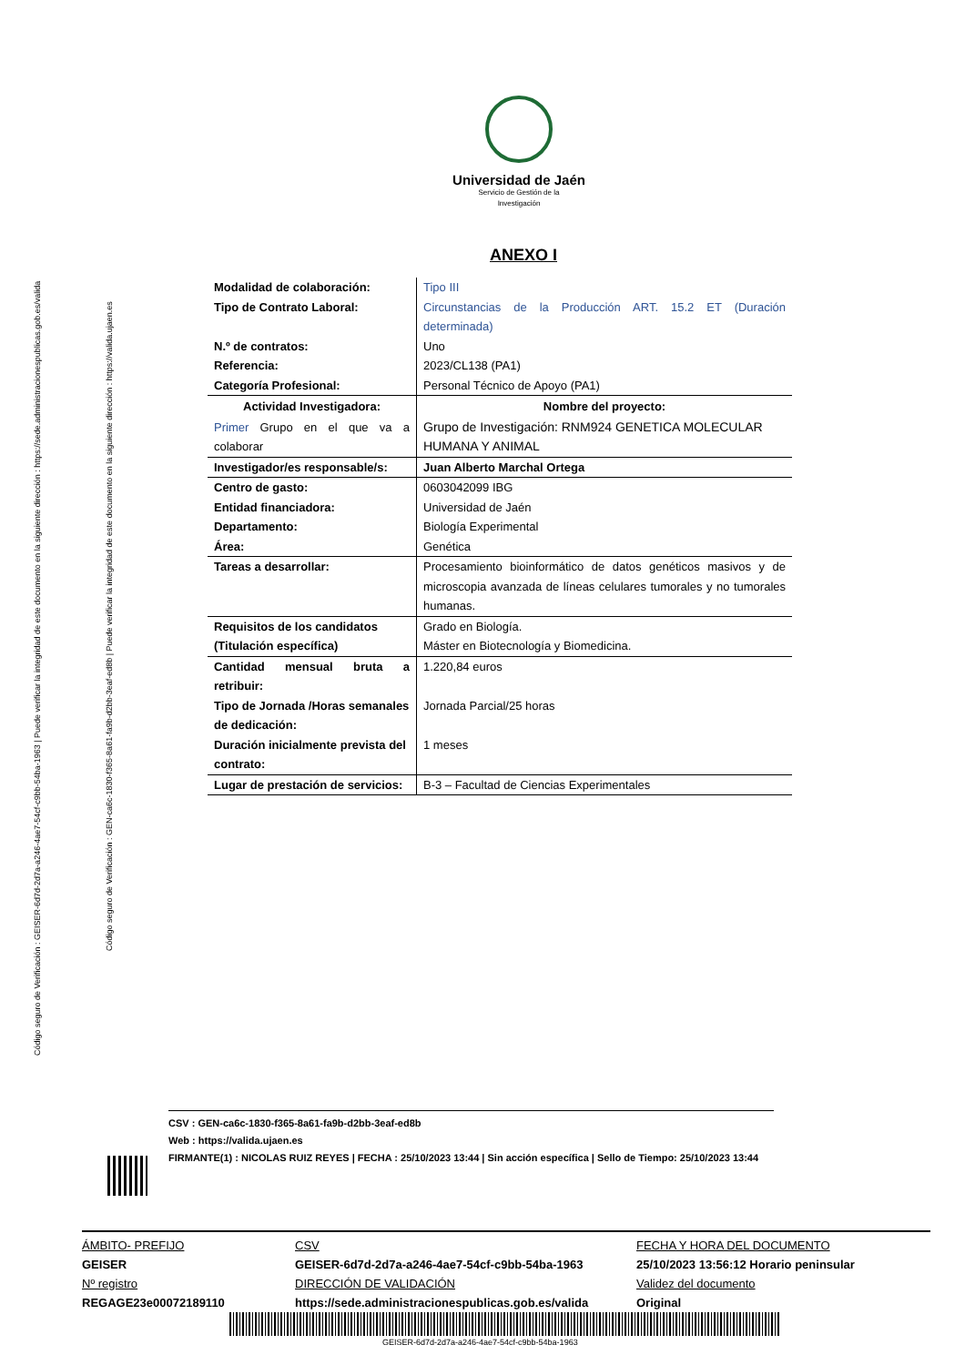Código seguro de Verificación : GEISER-6d7d-2d7a-a246-4ae7-54cf-c9bb-54ba-1963 | Puede verificar la integridad de este documento en la siguiente dirección : https://sede.administracionespublicas.gob.es/valida
Código seguro de Verificación : GEN-ca6c-1830-f365-8a61-fa9b-d2bb-3eaf-ed8b | Puede verificar la integridad de este documento en la siguiente dirección : https://valida.ujaen.es
Universidad de Jaén
Servicio de Gestión de la
Investigación
ANEXO I
| Modalidad de colaboración: | Tipo III |
| Tipo de Contrato Laboral: | Circunstancias de la Producción ART. 15.2 ET (Duración determinada) |
| N.º de contratos: | Uno |
| Referencia: | 2023/CL138 (PA1) |
| Categoría Profesional: | Personal Técnico de Apoyo (PA1) |
| Actividad Investigadora: | Nombre del proyecto: |
| Primer Grupo en el que va a colaborar | Grupo de Investigación: RNM924 GENETICA MOLECULAR HUMANA Y ANIMAL |
| Investigador/es responsable/s: | Juan Alberto Marchal Ortega |
| Centro de gasto: | 0603042099 IBG |
| Entidad financiadora: | Universidad de Jaén |
| Departamento: | Biología Experimental |
| Área: | Genética |
| Tareas a desarrollar: | Procesamiento bioinformático de datos genéticos masivos y de microscopia avanzada de líneas celulares tumorales y no tumorales humanas. |
| Requisitos de los candidatos (Titulación específica) | Grado en Biología. Máster en Biotecnología y Biomedicina. |
| Cantidad mensual bruta a retribuir: | 1.220,84 euros |
| Tipo de Jornada /Horas semanales de dedicación: | Jornada Parcial/25 horas |
| Duración inicialmente prevista del contrato: | 1 meses |
| Lugar de prestación de servicios: | B-3 – Facultad de Ciencias Experimentales |
CSV : GEN-ca6c-1830-f365-8a61-fa9b-d2bb-3eaf-ed8b
Web : https://valida.ujaen.es
FIRMANTE(1) : NICOLAS RUIZ REYES | FECHA : 25/10/2023 13:44 | Sin acción específica | Sello de Tiempo: 25/10/2023 13:44
ÁMBITO- PREFIJO
GEISER
Nº registro
REGAGE23e00072189110
CSV
GEISER-6d7d-2d7a-a246-4ae7-54cf-c9bb-54ba-1963
DIRECCIÓN DE VALIDACIÓN
https://sede.administracionespublicas.gob.es/valida
FECHA Y HORA DEL DOCUMENTO
25/10/2023 13:56:12 Horario peninsular
Validez del documento
Original
GEISER-6d7d-2d7a-a246-4ae7-54cf-c9bb-54ba-1963